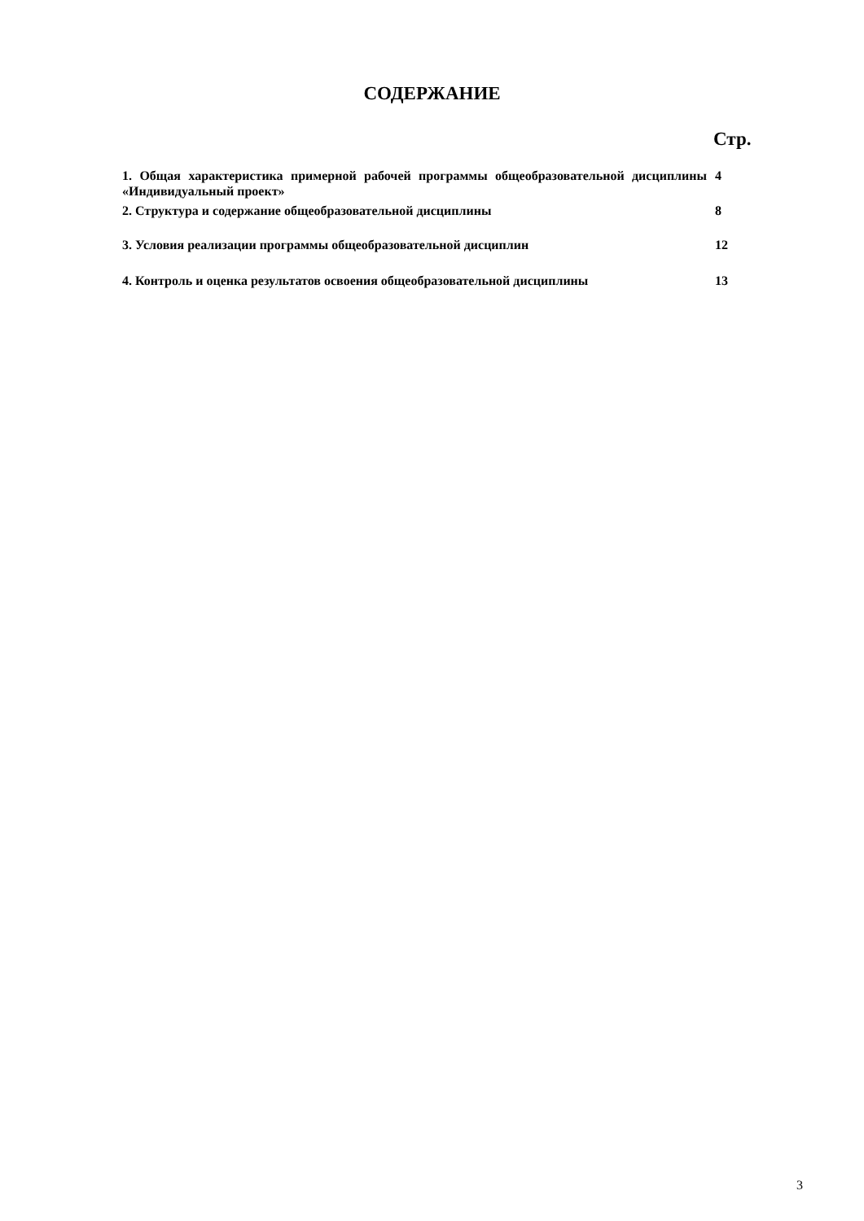СОДЕРЖАНИЕ
Стр.
| 1. Общая характеристика примерной рабочей программы общеобразовательной дисциплины «Индивидуальный проект» | 4 |
| 2. Структура и содержание общеобразовательной дисциплины | 8 |
| 3. Условия реализации программы общеобразовательной дисциплин | 12 |
| 4. Контроль и оценка результатов освоения общеобразовательной дисциплины | 13 |
3